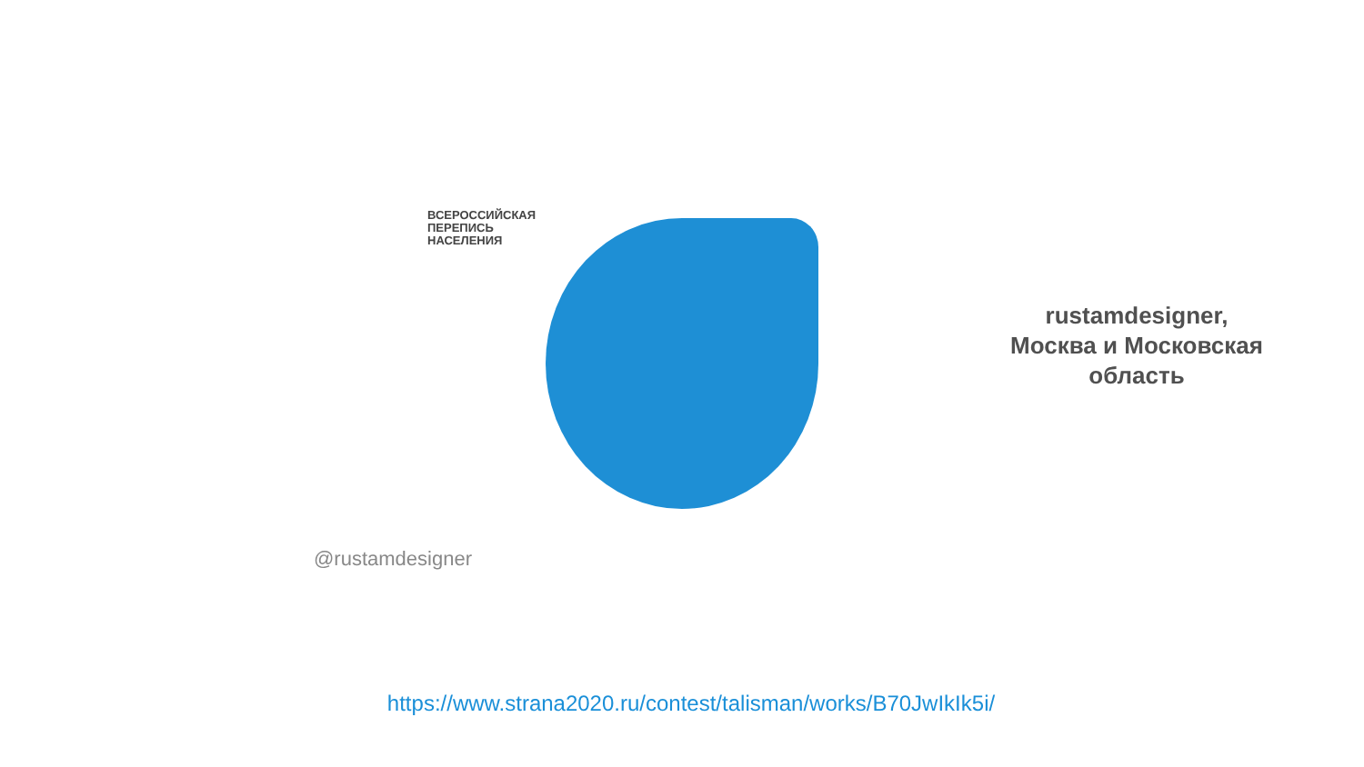ВСЕРОССИЙСКАЯ
ПЕРЕПИСЬ
НАСЕЛЕНИЯ
@rustamdesigner
rustamdesigner,
Москва и Московская
область
https://www.strana2020.ru/contest/talisman/works/B70JwIkIk5i/